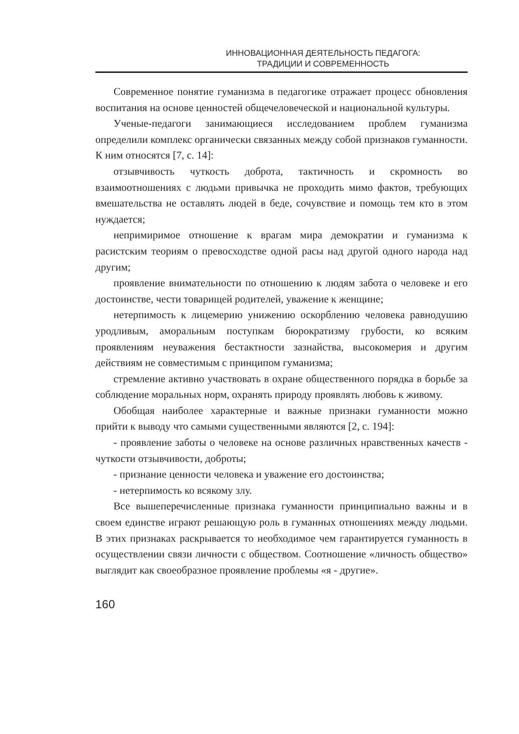ИННОВАЦИОННАЯ ДЕЯТЕЛЬНОСТЬ ПЕДАГОГА:
ТРАДИЦИИ И СОВРЕМЕННОСТЬ
Современное понятие гуманизма в педагогике отражает процесс обновления воспитания на основе ценностей общечеловеческой и национальной культуры.
Ученые-педагоги занимающиеся исследованием проблем гуманизма определили комплекс органически связанных между собой признаков гуманности. К ним относятся [7, с. 14]:
отзывчивость чуткость доброта, тактичность и скромность во взаимоотношениях с людьми привычка не проходить мимо фактов, требующих вмешательства не оставлять людей в беде, сочувствие и помощь тем кто в этом нуждается;
непримиримое отношение к врагам мира демократии и гуманизма к расистским теориям о превосходстве одной расы над другой одного народа над другим;
проявление внимательности по отношению к людям забота о человеке и его достоинстве, чести товарищей родителей, уважение к женщине;
нетерпимость к лицемерию унижению оскорблению человека равнодушию уродливым, аморальным поступкам бюрократизму грубости, ко всяким проявлениям неуважения бестактности зазнайства, высокомерия и другим действиям не совместимым с принципом гуманизма;
стремление активно участвовать в охране общественного порядка в борьбе за соблюдение моральных норм, охранять природу проявлять любовь к живому.
Обобщая наиболее характерные и важные признаки гуманности можно прийти к выводу что самыми существенными являются [2, с. 194]:
- проявление заботы о человеке на основе различных нравственных качеств - чуткости отзывчивости, доброты;
- признание ценности человека и уважение его достоинства;
- нетерпимость ко всякому злу.
Все вышеперечисленные признака гуманности принципиально важны и в своем единстве играют решающую роль в гуманных отношениях между людьми. В этих признаках раскрывается то необходимое чем гарантируется гуманность в осуществлении связи личности с обществом. Соотношение «личность общество» выглядит как своеобразное проявление проблемы «я - другие».
160